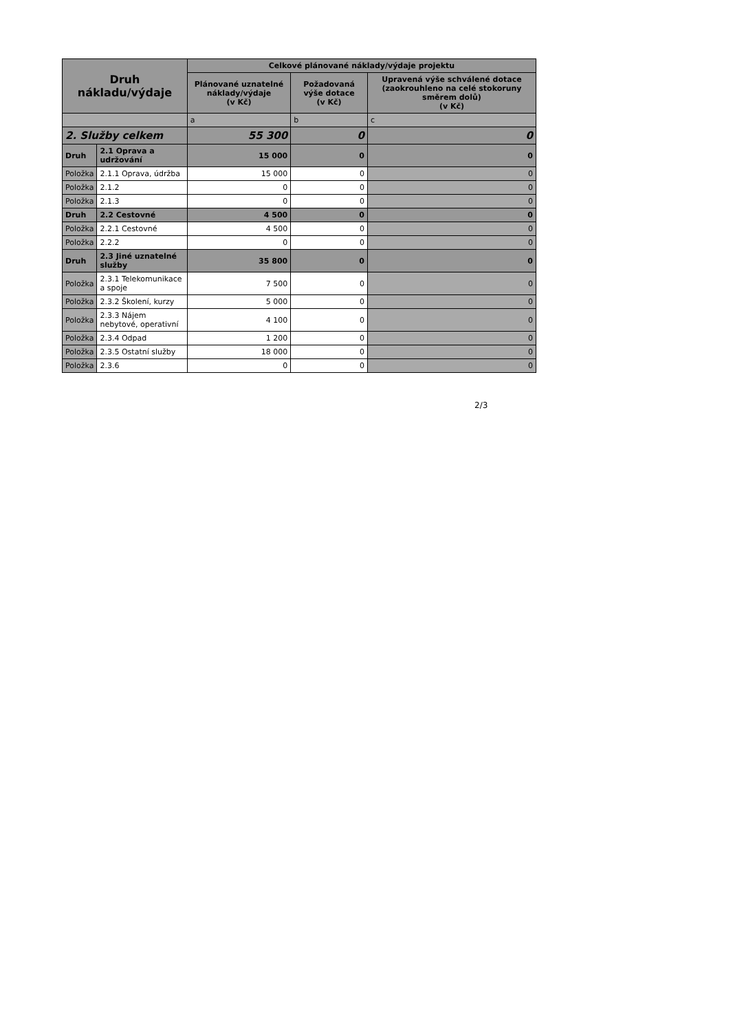| Druh nákladu/výdaje | | Celkové plánované náklady/výdaje projektu | | |
| --- | --- | --- | --- | --- |
| | | Plánované uznatelné náklady/výdaje (v Kč) | Požadovaná výše dotace (v Kč) | Upravená výše schválené dotace (zaokrouhleno na celé stokoruny směrem dolů) (v Kč) |
| | | a | b | c |
| 2. Služby celkem | | 55 300 | 0 | 0 |
| Druh | 2.1 Oprava a udržování | 15 000 | 0 | 0 |
| Položka | 2.1.1 Oprava, údržba | 15 000 | 0 | 0 |
| Položka | 2.1.2 | 0 | 0 | 0 |
| Položka | 2.1.3 | 0 | 0 | 0 |
| Druh | 2.2 Cestovné | 4 500 | 0 | 0 |
| Položka | 2.2.1 Cestovné | 4 500 | 0 | 0 |
| Položka | 2.2.2 | 0 | 0 | 0 |
| Druh | 2.3 Jiné uznatelné služby | 35 800 | 0 | 0 |
| Položka | 2.3.1 Telekomunikace a spoje | 7 500 | 0 | 0 |
| Položka | 2.3.2 Školení, kurzy | 5 000 | 0 | 0 |
| Položka | 2.3.3 Nájem nebytové, operativní | 4 100 | 0 | 0 |
| Položka | 2.3.4 Odpad | 1 200 | 0 | 0 |
| Položka | 2.3.5 Ostatní služby | 18 000 | 0 | 0 |
| Položka | 2.3.6 | 0 | 0 | 0 |
2/3